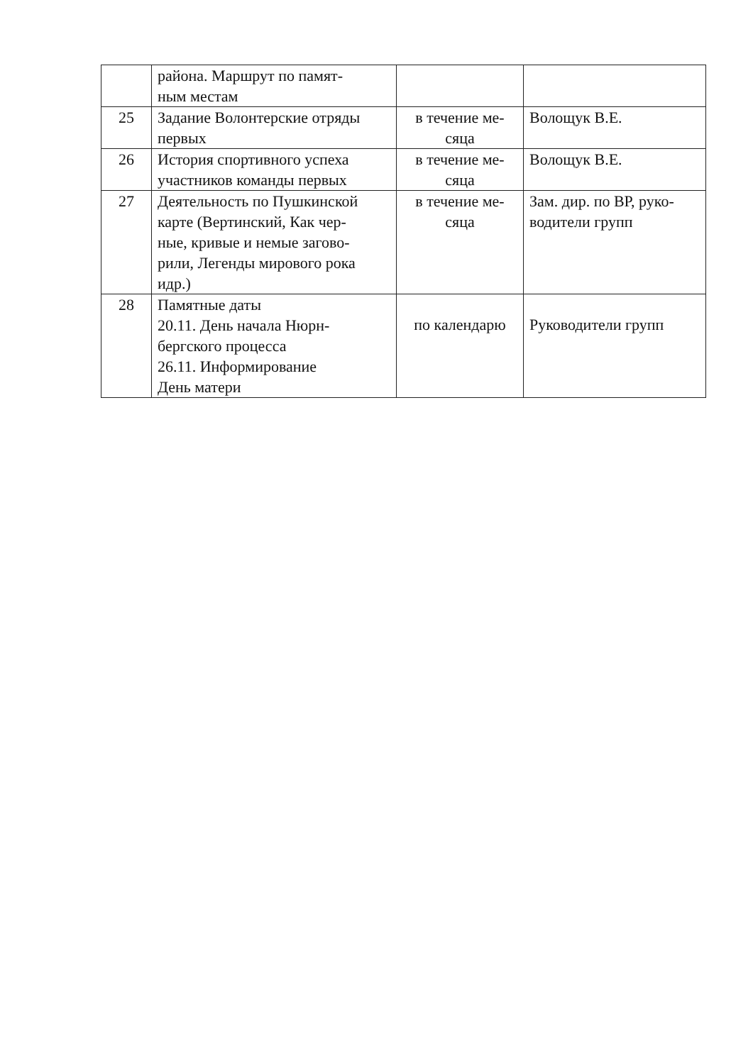| | района. Маршрут по памят- ным местам | | |
| 25 | Задание Волонтерские отряды первых | в течение ме- сяца | Волощук В.Е. |
| 26 | История спортивного успеха участников команды первых | в течение ме- сяца | Волощук В.Е. |
| 27 | Деятельность по Пушкинской карте (Вертинский, Как чер- ные, кривые и немые загово- рили, Легенды мирового рока идр.) | в течение ме- сяца | Зам. дир. по ВР, руко- водители групп |
| 28 | Памятные даты 20.11. День начала Нюрн- бергского процесса 26.11. Информирование День матери | по календарю | Руководители групп |